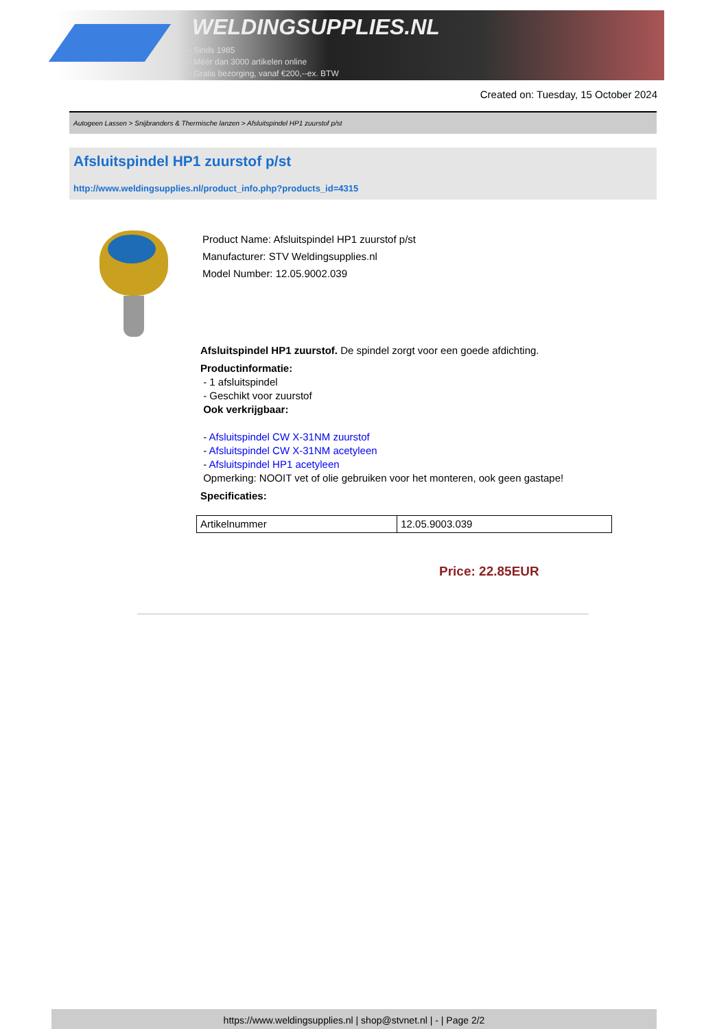WELDINGSUPPLIES.NL
- Sinds 1985
- Méér dan 3000 artikelen online
- Gratis bezorging, vanaf €200,--ex. BTW
Created on: Tuesday, 15 October 2024
Autogeen Lassen > Snijbranders & Thermische lanzen > Afsluitspindel HP1 zuurstof p/st
Afsluitspindel HP1 zuurstof p/st
http://www.weldingsupplies.nl/product_info.php?products_id=4315
Product Name: Afsluitspindel HP1 zuurstof p/st
Manufacturer: STV Weldingsupplies.nl
Model Number: 12.05.9002.039
Afsluitspindel HP1 zuurstof. De spindel zorgt voor een goede afdichting.
Productinformatie:
- 1 afsluitspindel
- Geschikt voor zuurstof
Ook verkrijgbaar:
- Afsluitspindel CW X-31NM zuurstof
- Afsluitspindel CW X-31NM acetyleen
- Afsluitspindel HP1 acetyleen
Opmerking: NOOIT vet of olie gebruiken voor het monteren, ook geen gastape!
Specificaties:
| Artikelnummer | 12.05.9003.039 |
Price: 22.85EUR
https://www.weldingsupplies.nl | shop@stvnet.nl | - | Page 2/2